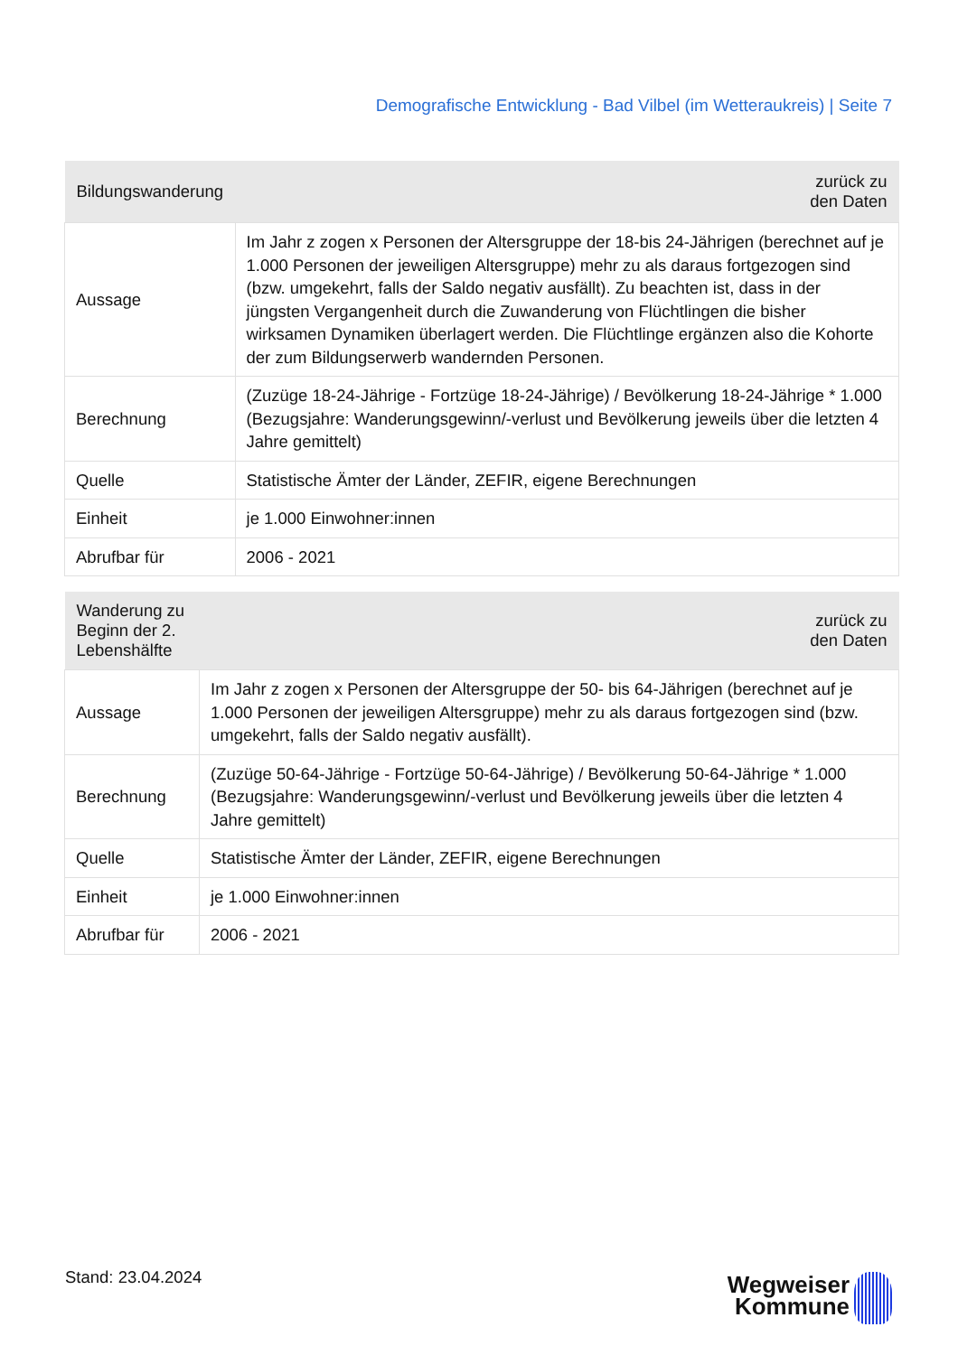Demografische Entwicklung - Bad Vilbel (im Wetteraukreis) | Seite 7
| Bildungswanderung | zurück zu den Daten |
| --- | --- |
| Aussage | Im Jahr z zogen x Personen der Altersgruppe der 18-bis 24-Jährigen (berechnet auf je 1.000 Personen der jeweiligen Altersgruppe) mehr zu als daraus fortgezogen sind (bzw. umgekehrt, falls der Saldo negativ ausfällt). Zu beachten ist, dass in der jüngsten Vergangenheit durch die Zuwanderung von Flüchtlingen die bisher wirksamen Dynamiken überlagert werden. Die Flüchtlinge ergänzen also die Kohorte der zum Bildungserwerb wandernden Personen. |
| Berechnung | (Zuzüge 18-24-Jährige - Fortzüge 18-24-Jährige) / Bevölkerung 18-24-Jährige * 1.000 (Bezugsjahre: Wanderungsgewinn/-verlust und Bevölkerung jeweils über die letzten 4 Jahre gemittelt) |
| Quelle | Statistische Ämter der Länder, ZEFIR, eigene Berechnungen |
| Einheit | je 1.000 Einwohner:innen |
| Abrufbar für | 2006 - 2021 |
| Wanderung zu Beginn der 2. Lebenshälfte | zurück zu den Daten |
| --- | --- |
| Aussage | Im Jahr z zogen x Personen der Altersgruppe der 50- bis 64-Jährigen (berechnet auf je 1.000 Personen der jeweiligen Altersgruppe) mehr zu als daraus fortgezogen sind (bzw. umgekehrt, falls der Saldo negativ ausfällt). |
| Berechnung | (Zuzüge 50-64-Jährige - Fortzüge 50-64-Jährige) / Bevölkerung 50-64-Jährige * 1.000 (Bezugsjahre: Wanderungsgewinn/-verlust und Bevölkerung jeweils über die letzten 4 Jahre gemittelt) |
| Quelle | Statistische Ämter der Länder, ZEFIR, eigene Berechnungen |
| Einheit | je 1.000 Einwohner:innen |
| Abrufbar für | 2006 - 2021 |
Stand: 23.04.2024
Wegweiser
Kommune